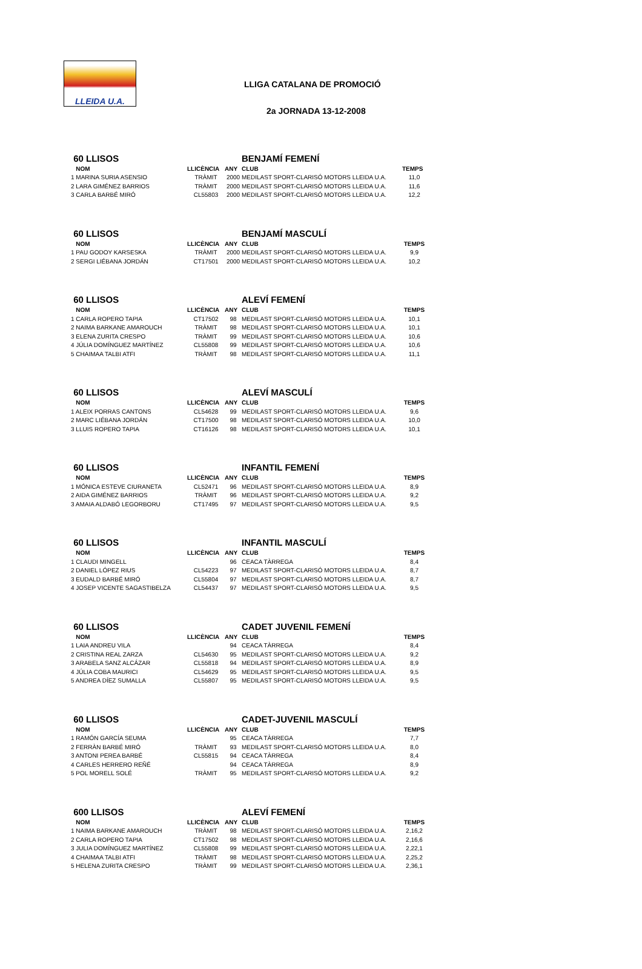LLEIDA U.A.
LLIGA CATALANA DE PROMOCIÓ
2a JORNADA 13-12-2008
| 60 LLISOS | | | BENJAMÍ FEMENÍ | |
| NOM | LLICÈNCIA | ANY | CLUB | TEMPS |
| 1 MARINA SURIA ASENSIO | TRÀMIT | 2000 | MEDILAST SPORT-CLARISÓ MOTORS LLEIDA U.A. | 11,0 |
| 2 LARA GIMÉNEZ BARRIOS | TRÀMIT | 2000 | MEDILAST SPORT-CLARISÓ MOTORS LLEIDA U.A. | 11,6 |
| 3 CARLA BARBÉ MIRÓ | CL55803 | 2000 | MEDILAST SPORT-CLARISÓ MOTORS LLEIDA U.A. | 12,2 |
| 60 LLISOS | | | BENJAMÍ MASCULÍ | |
| NOM | LLICÈNCIA | ANY | CLUB | TEMPS |
| 1 PAU GODOY KARSESKA | TRÀMIT | 2000 | MEDILAST SPORT-CLARISÓ MOTORS LLEIDA U.A. | 9,9 |
| 2 SERGI LIÉBANA JORDÁN | CT17501 | 2000 | MEDILAST SPORT-CLARISÓ MOTORS LLEIDA U.A. | 10,2 |
| 60 LLISOS | | | ALEVÍ FEMENÍ | |
| NOM | LLICÈNCIA | ANY | CLUB | TEMPS |
| 1 CARLA ROPERO TAPIA | CT17502 | 98 | MEDILAST SPORT-CLARISÓ MOTORS LLEIDA U.A. | 10,1 |
| 2 NAIMA BARKANE AMAROUCH | TRÀMIT | 98 | MEDILAST SPORT-CLARISÓ MOTORS LLEIDA U.A. | 10,1 |
| 3 ELENA ZURITA CRESPO | TRÀMIT | 99 | MEDILAST SPORT-CLARISÓ MOTORS LLEIDA U.A. | 10,6 |
| 4 JÚLIA DOMÍNGUEZ MARTÍNEZ | CL55808 | 99 | MEDILAST SPORT-CLARISÓ MOTORS LLEIDA U.A. | 10,6 |
| 5 CHAIMAA TALBI ATFI | TRÀMIT | 98 | MEDILAST SPORT-CLARISÓ MOTORS LLEIDA U.A. | 11,1 |
| 60 LLISOS | | | ALEVÍ MASCULÍ | |
| NOM | LLICÈNCIA | ANY | CLUB | TEMPS |
| 1 ALEIX PORRAS CANTONS | CL54628 | 99 | MEDILAST SPORT-CLARISÓ MOTORS LLEIDA U.A. | 9,6 |
| 2 MARC LIÉBANA JORDÁN | CT17500 | 98 | MEDILAST SPORT-CLARISÓ MOTORS LLEIDA U.A. | 10,0 |
| 3 LLUIS ROPERO TAPIA | CT16126 | 98 | MEDILAST SPORT-CLARISÓ MOTORS LLEIDA U.A. | 10,1 |
| 60 LLISOS | | | INFANTIL FEMENÍ | |
| NOM | LLICÈNCIA | ANY | CLUB | TEMPS |
| 1 MÓNICA ESTEVE CIURANETA | CL52471 | 96 | MEDILAST SPORT-CLARISÓ MOTORS LLEIDA U.A. | 8,9 |
| 2 AIDA GIMÉNEZ BARRIOS | TRÀMIT | 96 | MEDILAST SPORT-CLARISÓ MOTORS LLEIDA U.A. | 9,2 |
| 3 AMAIA ALDABÓ LEGORBORU | CT17495 | 97 | MEDILAST SPORT-CLARISÓ MOTORS LLEIDA U.A. | 9,5 |
| 60 LLISOS | | | INFANTIL MASCULÍ | |
| NOM | LLICÈNCIA | ANY | CLUB | TEMPS |
| 1 CLAUDI MINGELL | | 96 | CEACA TÀRREGA | 8,4 |
| 2 DANIEL LÓPEZ RIUS | CL54223 | 97 | MEDILAST SPORT-CLARISÓ MOTORS LLEIDA U.A. | 8,7 |
| 3 EUDALD BARBÉ MIRÓ | CL55804 | 97 | MEDILAST SPORT-CLARISÓ MOTORS LLEIDA U.A. | 8,7 |
| 4 JOSEP VICENTE SAGASTIBELZA | CL54437 | 97 | MEDILAST SPORT-CLARISÓ MOTORS LLEIDA U.A. | 9,5 |
| 60 LLISOS | | | CADET JUVENIL FEMENÍ | |
| NOM | LLICÈNCIA | ANY | CLUB | TEMPS |
| 1 LAIA ANDREU VILA | | 94 | CEACA TÀRREGA | 8,4 |
| 2 CRISTINA REAL ZARZA | CL54630 | 95 | MEDILAST SPORT-CLARISÓ MOTORS LLEIDA U.A. | 9,2 |
| 3 ARABELA SANZ ALCÁZAR | CL55818 | 94 | MEDILAST SPORT-CLARISÓ MOTORS LLEIDA U.A. | 8,9 |
| 4 JÚLIA COBA MAURICI | CL54629 | 95 | MEDILAST SPORT-CLARISÓ MOTORS LLEIDA U.A. | 9,5 |
| 5 ANDREA DÍEZ SUMALLA | CL55807 | 95 | MEDILAST SPORT-CLARISÓ MOTORS LLEIDA U.A. | 9,5 |
| 60 LLISOS | | | CADET-JUVENIL MASCULÍ | |
| NOM | LLICÈNCIA | ANY | CLUB | TEMPS |
| 1 RAMÓN GARCÍA SEUMA | | 95 | CEACA TÀRREGA | 7,7 |
| 2 FERRÀN BARBÉ MIRÓ | TRÀMIT | 93 | MEDILAST SPORT-CLARISÓ MOTORS LLEIDA U.A. | 8,0 |
| 3 ANTONI PEREA BARBÉ | CL55815 | 94 | CEACA TÀRREGA | 8,4 |
| 4 CARLES HERRERO REÑÉ | | 94 | CEACA TÀRREGA | 8,9 |
| 5 POL MORELL SOLÉ | TRÀMIT | 95 | MEDILAST SPORT-CLARISÓ MOTORS LLEIDA U.A. | 9,2 |
| 600 LLISOS | | | ALEVÍ FEMENÍ | |
| NOM | LLICÈNCIA | ANY | CLUB | TEMPS |
| 1 NAIMA BARKANE AMAROUCH | TRÀMIT | 98 | MEDILAST SPORT-CLARISÓ MOTORS LLEIDA U.A. | 2,16,2 |
| 2 CARLA ROPERO TAPIA | CT17502 | 98 | MEDILAST SPORT-CLARISÓ MOTORS LLEIDA U.A. | 2,16,6 |
| 3 JULIA DOMÍNGUEZ MARTÍNEZ | CL55808 | 99 | MEDILAST SPORT-CLARISÓ MOTORS LLEIDA U.A. | 2,22,1 |
| 4 CHAIMAA TALBI ATFI | TRÀMIT | 98 | MEDILAST SPORT-CLARISÓ MOTORS LLEIDA U.A. | 2,25,2 |
| 5 HELENA ZURITA CRESPO | TRÀMIT | 99 | MEDILAST SPORT-CLARISÓ MOTORS LLEIDA U.A. | 2,36,1 |